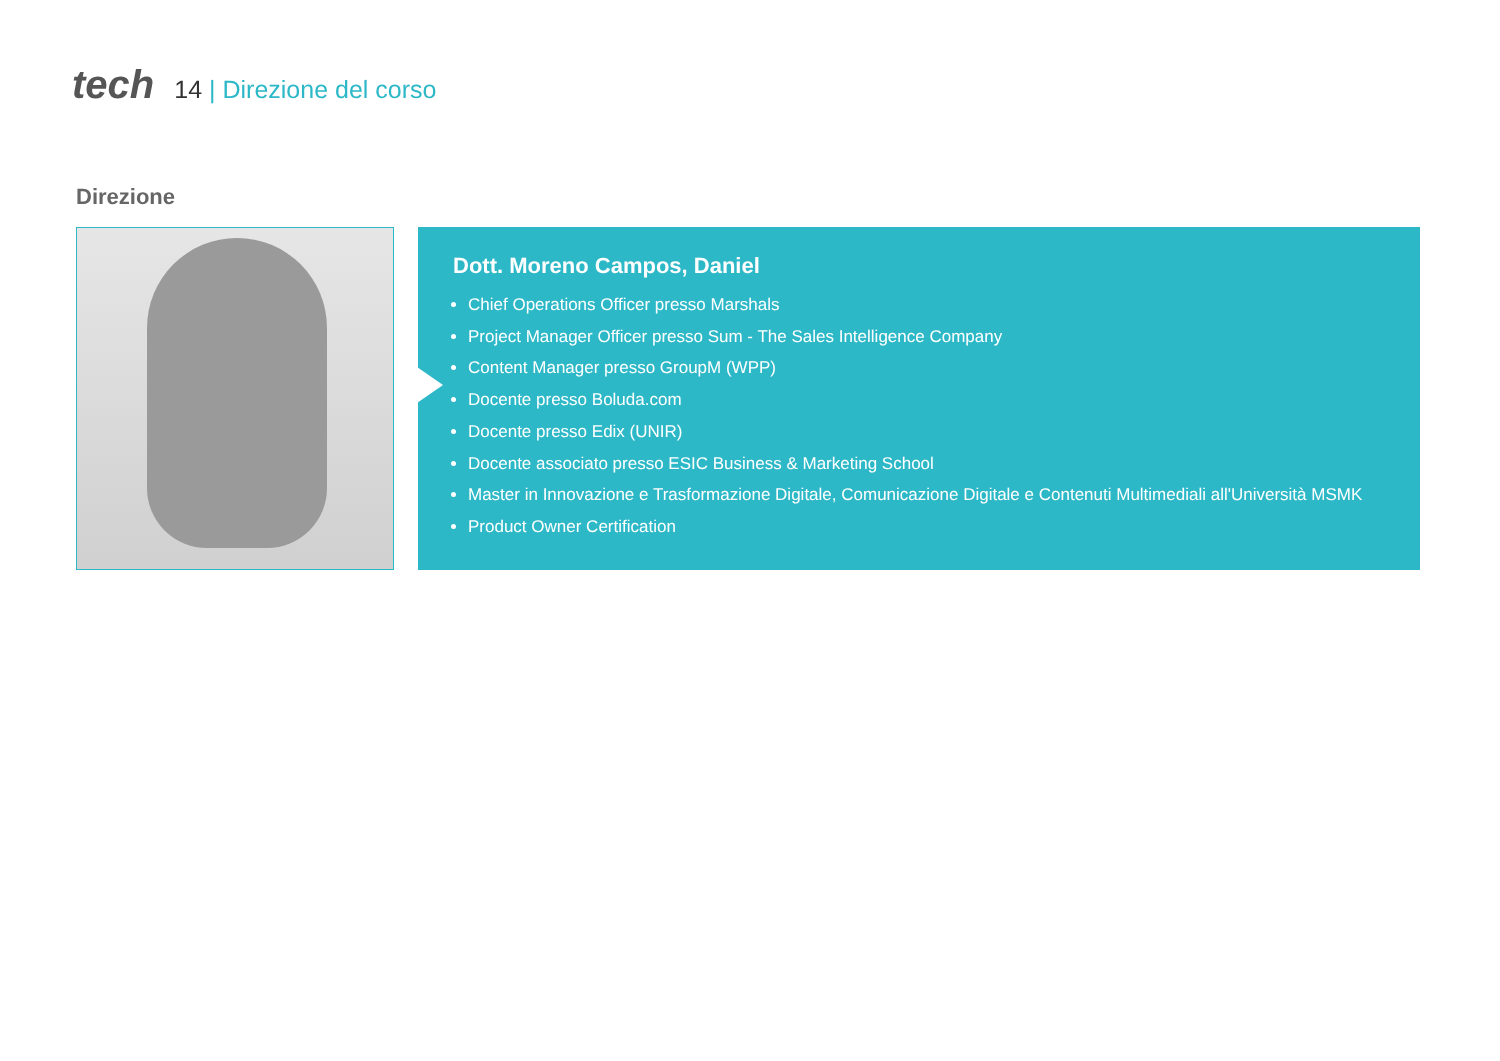tech 14 | Direzione del corso
Direzione
Dott. Moreno Campos, Daniel
Chief Operations Officer presso Marshals
Project Manager Officer presso Sum - The Sales Intelligence Company
Content Manager presso GroupM (WPP)
Docente presso Boluda.com
Docente presso Edix (UNIR)
Docente associato presso ESIC Business & Marketing School
Master in Innovazione e Trasformazione Digitale, Comunicazione Digitale e Contenuti Multimediali all'Università MSMK
Product Owner Certification